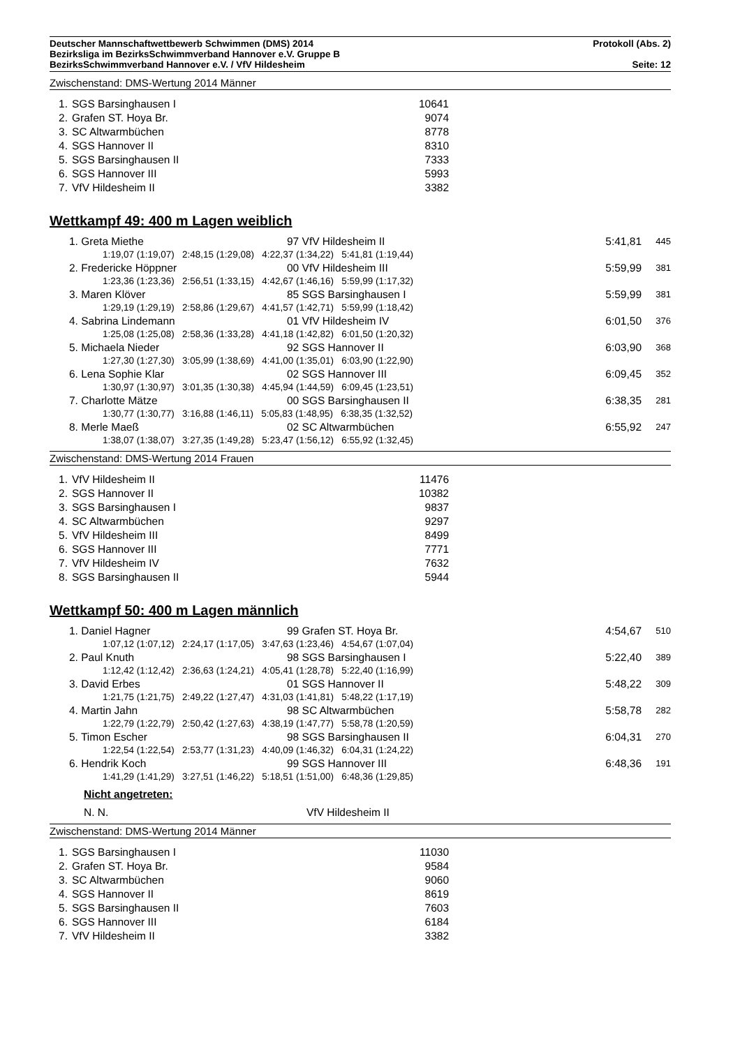Deutscher Mannschaftwettbewerb Schwimmen (DMS) 2014 Protokoll (Abs. 2)
Bezirksliga im BezirksSchwimmverband Hannover e.V. Gruppe B
BezirksSchwimmverband Hannover e.V. / VfV Hildesheim Seite: 12
Zwischenstand: DMS-Wertung 2014 Männer
| 1. | SGS Barsinghausen I | 10641 |
| 2. | Grafen ST. Hoya Br. | 9074 |
| 3. | SC Altwarmbüchen | 8778 |
| 4. | SGS Hannover II | 8310 |
| 5. | SGS Barsinghausen II | 7333 |
| 6. | SGS Hannover III | 5993 |
| 7. | VfV Hildesheim II | 3382 |
Wettkampf 49: 400 m Lagen weiblich
| 1. Greta Miethe | 97 VfV Hildesheim II | 5:41,81 | 445 |
| 1:19,07 (1:19,07) 2:48,15 (1:29,08) 4:22,37 (1:34,22) 5:41,81 (1:19,44) | | | |
| 2. Fredericke Höppner | 00 VfV Hildesheim III | 5:59,99 | 381 |
| 1:23,36 (1:23,36) 2:56,51 (1:33,15) 4:42,67 (1:46,16) 5:59,99 (1:17,32) | | | |
| 3. Maren Klöver | 85 SGS Barsinghausen I | 5:59,99 | 381 |
| 1:29,19 (1:29,19) 2:58,86 (1:29,67) 4:41,57 (1:42,71) 5:59,99 (1:18,42) | | | |
| 4. Sabrina Lindemann | 01 VfV Hildesheim IV | 6:01,50 | 376 |
| 1:25,08 (1:25,08) 2:58,36 (1:33,28) 4:41,18 (1:42,82) 6:01,50 (1:20,32) | | | |
| 5. Michaela Nieder | 92 SGS Hannover II | 6:03,90 | 368 |
| 1:27,30 (1:27,30) 3:05,99 (1:38,69) 4:41,00 (1:35,01) 6:03,90 (1:22,90) | | | |
| 6. Lena Sophie Klar | 02 SGS Hannover III | 6:09,45 | 352 |
| 1:30,97 (1:30,97) 3:01,35 (1:30,38) 4:45,94 (1:44,59) 6:09,45 (1:23,51) | | | |
| 7. Charlotte Mätze | 00 SGS Barsinghausen II | 6:38,35 | 281 |
| 1:30,77 (1:30,77) 3:16,88 (1:46,11) 5:05,83 (1:48,95) 6:38,35 (1:32,52) | | | |
| 8. Merle Maeß | 02 SC Altwarmbüchen | 6:55,92 | 247 |
| 1:38,07 (1:38,07) 3:27,35 (1:49,28) 5:23,47 (1:56,12) 6:55,92 (1:32,45) | | | |
Zwischenstand: DMS-Wertung 2014 Frauen
| 1. | VfV Hildesheim II | 11476 |
| 2. | SGS Hannover II | 10382 |
| 3. | SGS Barsinghausen I | 9837 |
| 4. | SC Altwarmbüchen | 9297 |
| 5. | VfV Hildesheim III | 8499 |
| 6. | SGS Hannover III | 7771 |
| 7. | VfV Hildesheim IV | 7632 |
| 8. | SGS Barsinghausen II | 5944 |
Wettkampf 50: 400 m Lagen männlich
| 1. Daniel Hagner | 99 Grafen ST. Hoya Br. | 4:54,67 | 510 |
| 1:07,12 (1:07,12) 2:24,17 (1:17,05) 3:47,63 (1:23,46) 4:54,67 (1:07,04) | | | |
| 2. Paul Knuth | 98 SGS Barsinghausen I | 5:22,40 | 389 |
| 1:12,42 (1:12,42) 2:36,63 (1:24,21) 4:05,41 (1:28,78) 5:22,40 (1:16,99) | | | |
| 3. David Erbes | 01 SGS Hannover II | 5:48,22 | 309 |
| 1:21,75 (1:21,75) 2:49,22 (1:27,47) 4:31,03 (1:41,81) 5:48,22 (1:17,19) | | | |
| 4. Martin Jahn | 98 SC Altwarmbüchen | 5:58,78 | 282 |
| 1:22,79 (1:22,79) 2:50,42 (1:27,63) 4:38,19 (1:47,77) 5:58,78 (1:20,59) | | | |
| 5. Timon Escher | 98 SGS Barsinghausen II | 6:04,31 | 270 |
| 1:22,54 (1:22,54) 2:53,77 (1:31,23) 4:40,09 (1:46,32) 6:04,31 (1:24,22) | | | |
| 6. Hendrik Koch | 99 SGS Hannover III | 6:48,36 | 191 |
| 1:41,29 (1:41,29) 3:27,51 (1:46,22) 5:18,51 (1:51,00) 6:48,36 (1:29,85) | | | |
| Nicht angetreten: | | | |
| N. N. | VfV Hildesheim II | | |
Zwischenstand: DMS-Wertung 2014 Männer
| 1. | SGS Barsinghausen I | 11030 |
| 2. | Grafen ST. Hoya Br. | 9584 |
| 3. | SC Altwarmbüchen | 9060 |
| 4. | SGS Hannover II | 8619 |
| 5. | SGS Barsinghausen II | 7603 |
| 6. | SGS Hannover III | 6184 |
| 7. | VfV Hildesheim II | 3382 |